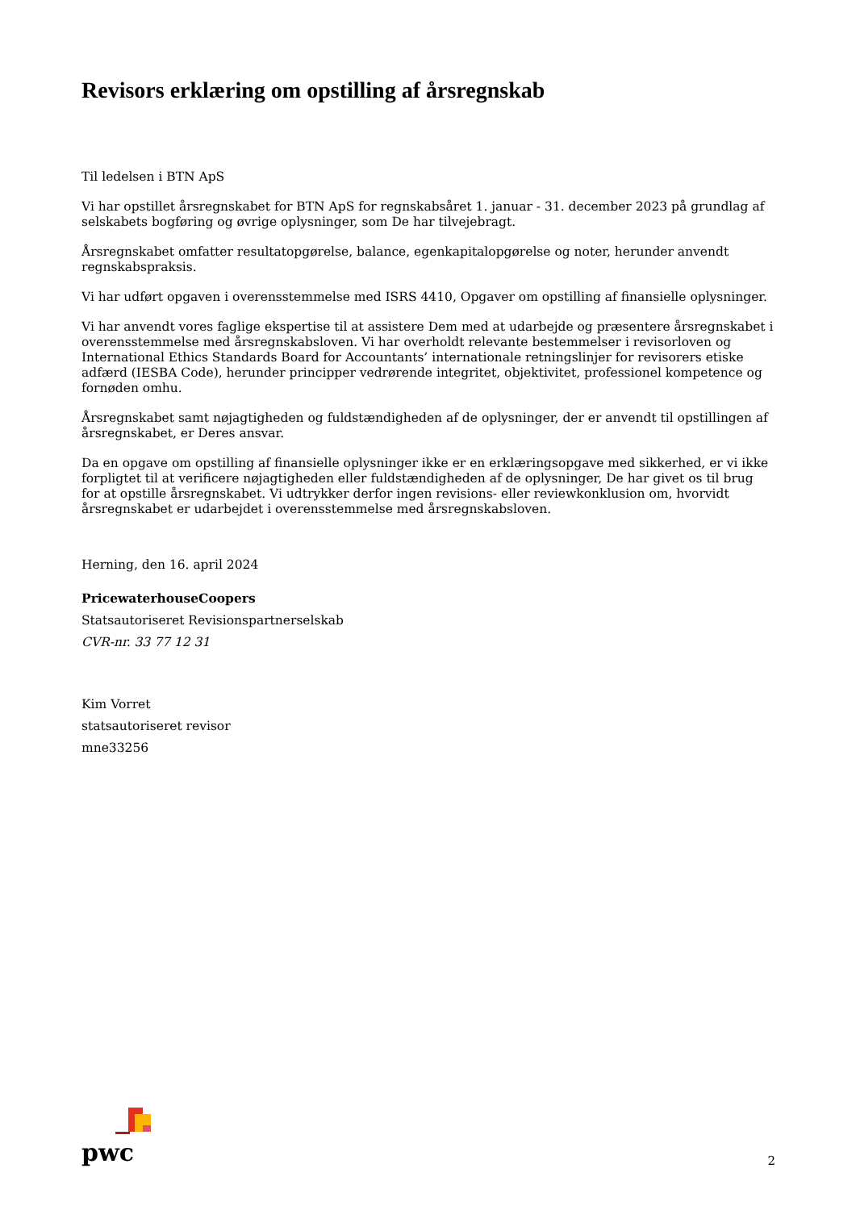Revisors erklæring om opstilling af årsregnskab
Til ledelsen i BTN ApS
Vi har opstillet årsregnskabet for BTN ApS for regnskabsåret 1. januar - 31. december 2023 på grundlag af selskabets bogføring og øvrige oplysninger, som De har tilvejebragt.
Årsregnskabet omfatter resultatopgørelse, balance, egenkapitalopgørelse og noter, herunder anvendt regnskabspraksis.
Vi har udført opgaven i overensstemmelse med ISRS 4410, Opgaver om opstilling af finansielle oplysninger.
Vi har anvendt vores faglige ekspertise til at assistere Dem med at udarbejde og præsentere årsregnskabet i overensstemmelse med årsregnskabsloven. Vi har overholdt relevante bestemmelser i revisorloven og International Ethics Standards Board for Accountants’ internationale retningslinjer for revisorers etiske adfærd (IESBA Code), herunder principper vedrørende integritet, objektivitet, professionel kompetence og fornøden omhu.
Årsregnskabet samt nøjagtigheden og fuldstændigheden af de oplysninger, der er anvendt til opstillingen af årsregnskabet, er Deres ansvar.
Da en opgave om opstilling af finansielle oplysninger ikke er en erklæringsopgave med sikkerhed, er vi ikke forpligtet til at verificere nøjagtigheden eller fuldstændigheden af de oplysninger, De har givet os til brug for at opstille årsregnskabet. Vi udtrykker derfor ingen revisions- eller reviewkonklusion om, hvorvidt årsregnskabet er udarbejdet i overensstemmelse med årsregnskabsloven.
Herning, den 16. april 2024
PricewaterhouseCoopers
Statsautoriseret Revisionspartnerselskab
CVR-nr. 33 77 12 31
Kim Vorret
statsautoriseret revisor
mne33256
pwc
2